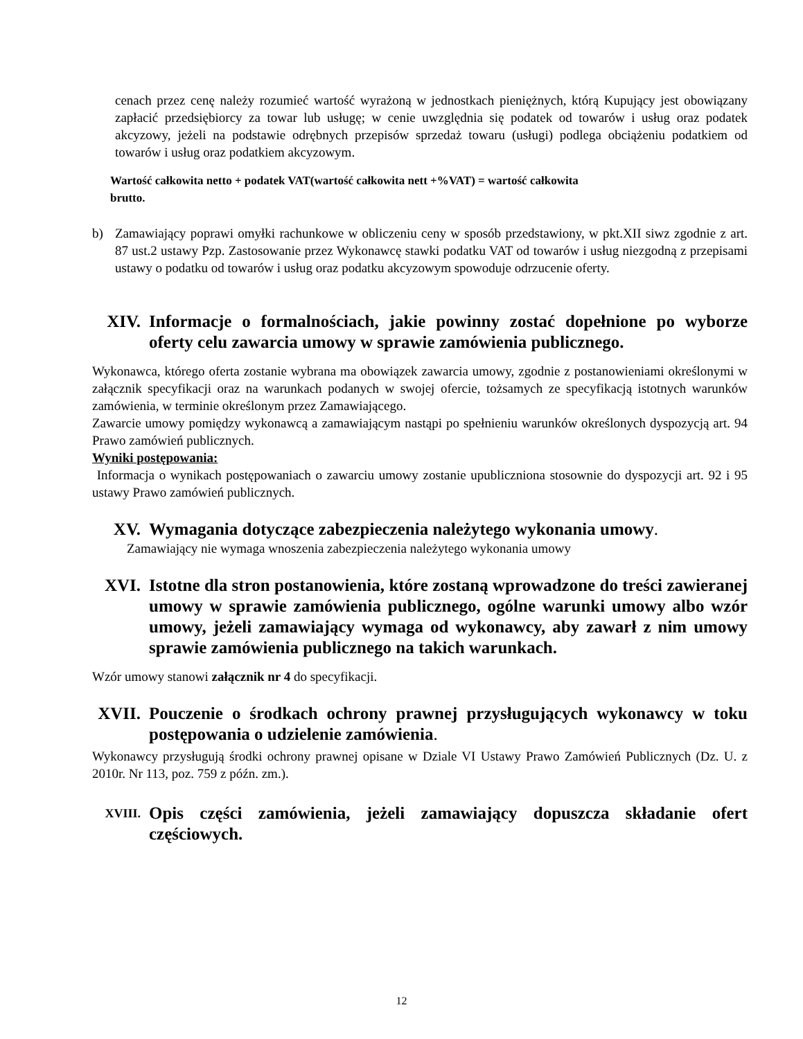cenach przez cenę należy rozumieć wartość wyrażoną w jednostkach pieniężnych, którą Kupujący jest obowiązany zapłacić przedsiębiorcy za towar lub usługę; w cenie uwzględnia się podatek od towarów i usług oraz podatek akcyzowy, jeżeli na podstawie odrębnych przepisów sprzedaż towaru (usługi) podlega obciążeniu podatkiem od towarów i usług oraz podatkiem akcyzowym.
Wartość całkowita netto + podatek VAT(wartość całkowita nett +%VAT) = wartość całkowita
brutto.
b) Zamawiający poprawi omyłki rachunkowe w obliczeniu ceny w sposób przedstawiony, w pkt.XII siwz zgodnie z art. 87 ust.2 ustawy Pzp. Zastosowanie przez Wykonawcę stawki podatku VAT od towarów i usług niezgodną z przepisami ustawy o podatku od towarów i usług oraz podatku akcyzowym spowoduje odrzucenie oferty.
XIV. Informacje o formalnościach, jakie powinny zostać dopełnione po wyborze oferty celu zawarcia umowy w sprawie zamówienia publicznego.
Wykonawca, którego oferta zostanie wybrana ma obowiązek zawarcia umowy, zgodnie z postanowieniami określonymi w załącznik specyfikacji oraz na warunkach podanych w swojej ofercie, tożsamych ze specyfikacją istotnych warunków zamówienia, w terminie określonym przez Zamawiającego.
Zawarcie umowy pomiędzy wykonawcą a zamawiającym nastąpi po spełnieniu warunków określonych dyspozycją art. 94 Prawo zamówień publicznych.
Wyniki postępowania:
Informacja o wynikach postępowaniach o zawarciu umowy zostanie upubliczniona stosownie do dyspozycji art. 92 i 95 ustawy Prawo zamówień publicznych.
XV. Wymagania dotyczące zabezpieczenia należytego wykonania umowy.
Zamawiający nie wymaga wnoszenia zabezpieczenia należytego wykonania umowy
XVI. Istotne dla stron postanowienia, które zostaną wprowadzone do treści zawieranej umowy w sprawie zamówienia publicznego, ogólne warunki umowy albo wzór umowy, jeżeli zamawiający wymaga od wykonawcy, aby zawarł z nim umowy sprawie zamówienia publicznego na takich warunkach.
Wzór umowy stanowi załącznik nr 4 do specyfikacji.
XVII. Pouczenie o środkach ochrony prawnej przysługujących wykonawcy w toku postępowania o udzielenie zamówienia.
Wykonawcy przysługują środki ochrony prawnej opisane w Dziale VI Ustawy Prawo Zamówień Publicznych (Dz. U. z 2010r. Nr 113, poz. 759 z późn. zm.).
XVIII. Opis części zamówienia, jeżeli zamawiający dopuszcza składanie ofert częściowych.
12